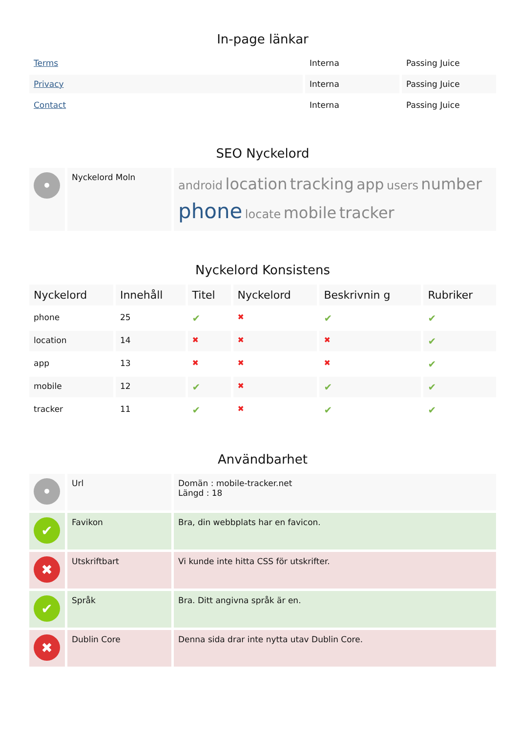In-page länkar
| Terms | Interna | Passing Juice |
| Privacy | Interna | Passing Juice |
| Contact | Interna | Passing Juice |
SEO Nyckelord
| • | Nyckelord Moln | android location tracking app users number phone locate mobile tracker |
Nyckelord Konsistens
| Nyckelord | Innehåll | Titel | Nyckelord | Beskrivnin g | Rubriker |
| phone | 25 | ✔ | ✖ | ✔ | ✔ |
| location | 14 | ✖ | ✖ | ✖ | ✔ |
| app | 13 | ✖ | ✖ | ✖ | ✔ |
| mobile | 12 | ✔ | ✖ | ✔ | ✔ |
| tracker | 11 | ✔ | ✖ | ✔ | ✔ |
Användbarhet
| • | Url | Domän : mobile-tracker.net Längd : 18 |
| ✔ | Favikon | Bra, din webbplats har en favicon. |
| ✖ | Utskriftbart | Vi kunde inte hitta CSS för utskrifter. |
| ✔ | Språk | Bra. Ditt angivna språk är en. |
| ✖ | Dublin Core | Denna sida drar inte nytta utav Dublin Core. |